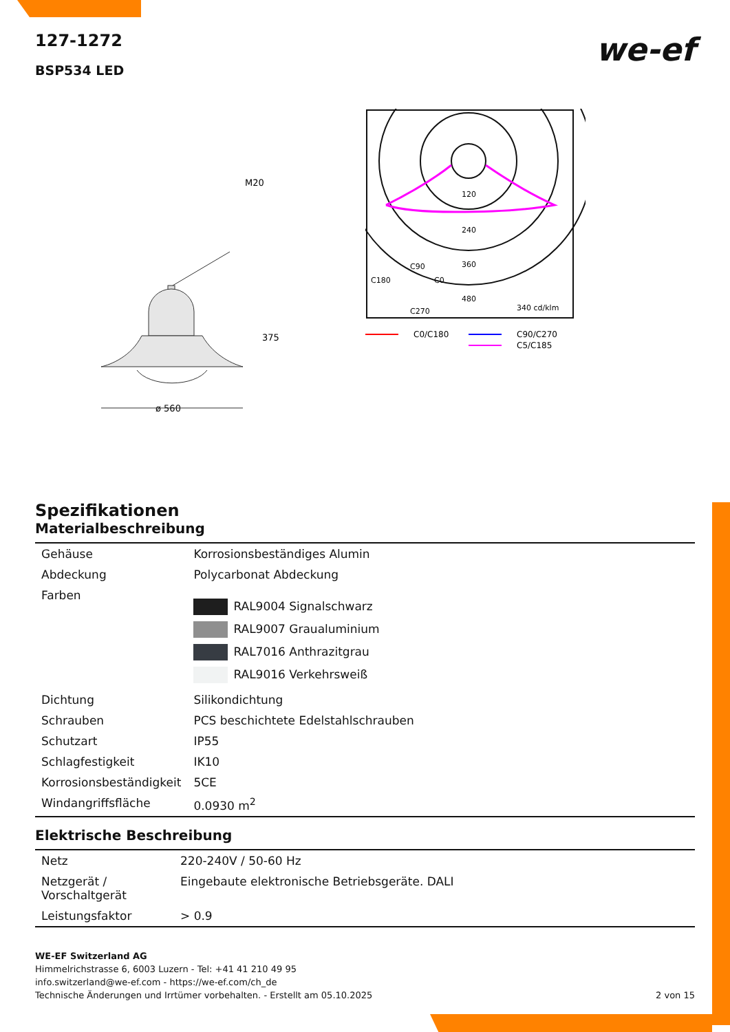we-ef
127-1272
BSP534 LED
M20
375
ø 560
120
240
360
480
C180
C90
C0
C270
340 cd/klm
C0/C180
C90/C270
C5/C185
Spezifikationen
Materialbeschreibung
| Gehäuse | Korrosionsbeständiges Alumin |
| Abdeckung | Polycarbonat Abdeckung |
| Farben | RAL9004 Signalschwarz RAL9007 Graualuminium RAL7016 Anthrazitgrau RAL9016 Verkehrsweiß |
| Dichtung | Silikondichtung |
| Schrauben | PCS beschichtete Edelstahlschrauben |
| Schutzart | IP55 |
| Schlagfestigkeit | IK10 |
| Korrosionsbeständigkeit | 5CE |
| Windangriffsfläche | 0.0930 m<sup>2</sup> |
Elektrische Beschreibung
| Netz | 220-240V / 50-60 Hz |
| Netzgerät / Vorschaltgerät | Eingebaute elektronische Betriebsgeräte. DALI |
| Leistungsfaktor | > 0.9 |
WE-EF Switzerland AG
Himmelrichstrasse 6, 6003 Luzern - Tel: +41 41 210 49 95
info.switzerland@we-ef.com - https://we-ef.com/ch_de
Technische Änderungen und Irrtümer vorbehalten. - Erstellt am 05.10.2025 2 von 15